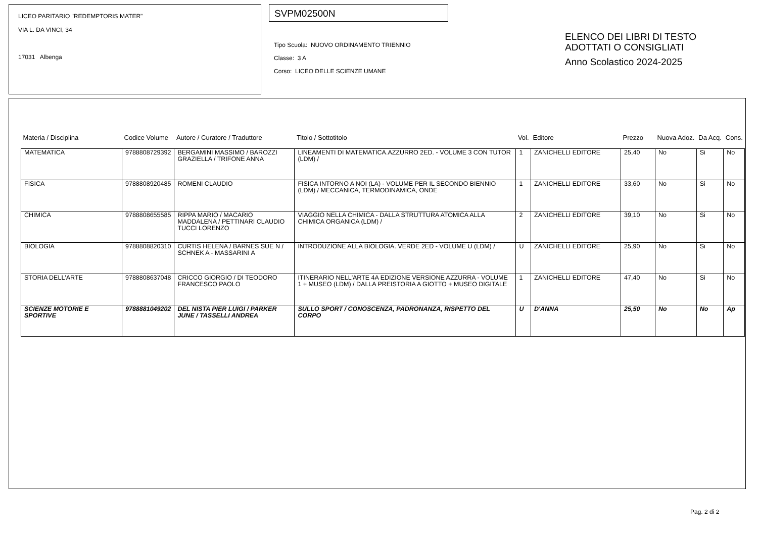LICEO PARITARIO "REDEMPTORIS MATER"
VIA L. DA VINCI, 34
17031 Albenga
SVPM02500N
Tipo Scuola: NUOVO ORDINAMENTO TRIENNIO
Classe: 3 A
Corso: LICEO DELLE SCIENZE UMANE
ELENCO DEI LIBRI DI TESTO
ADOTTATI O CONSIGLIATI
Anno Scolastico 2024-2025
| Materia / Disciplina | Codice Volume | Autore / Curatore / Traduttore | Titolo / Sottotitolo | Vol. | Editore | Prezzo | Nuova Adoz. | Da Acq. | Cons. |
| --- | --- | --- | --- | --- | --- | --- | --- | --- | --- |
| MATEMATICA | 9788808729392 | BERGAMINI MASSIMO / BAROZZI GRAZIELLA / TRIFONE ANNA | LINEAMENTI DI MATEMATICA.AZZURRO 2ED. - VOLUME 3 CON TUTOR (LDM) / | 1 | ZANICHELLI EDITORE | 25,40 | No | Si | No |
| FISICA | 9788808920485 | ROMENI CLAUDIO | FISICA INTORNO A NOI (LA) - VOLUME PER IL SECONDO BIENNIO (LDM) / MECCANICA, TERMODINAMICA, ONDE | 1 | ZANICHELLI EDITORE | 33,60 | No | Si | No |
| CHIMICA | 9788808655585 | RIPPA MARIO / MACARIO MADDALENA / PETTINARI CLAUDIO TUCCI LORENZO | VIAGGIO NELLA CHIMICA - DALLA STRUTTURA ATOMICA ALLA CHIMICA ORGANICA (LDM) / | 2 | ZANICHELLI EDITORE | 39,10 | No | Si | No |
| BIOLOGIA | 9788808820310 | CURTIS HELENA / BARNES SUE N / SCHNEK A - MASSARINI A | INTRODUZIONE ALLA BIOLOGIA. VERDE 2ED - VOLUME U (LDM) / | U | ZANICHELLI EDITORE | 25,90 | No | Si | No |
| STORIA DELL'ARTE | 9788808637048 | CRICCO GIORGIO / DI TEODORO FRANCESCO PAOLO | ITINERARIO NELL'ARTE 4A EDIZIONE VERSIONE AZZURRA - VOLUME 1 + MUSEO (LDM) / DALLA PREISTORIA A GIOTTO + MUSEO DIGITALE | 1 | ZANICHELLI EDITORE | 47,40 | No | Si | No |
| SCIENZE MOTORIE E SPORTIVE | 9788881049202 | DEL NISTA PIER LUIGI / PARKER JUNE / TASSELLI ANDREA | SULLO SPORT / CONOSCENZA, PADRONANZA, RISPETTO DEL CORPO | U | D'ANNA | 25,50 | No | No | Ap |
Pag. 2 di 2